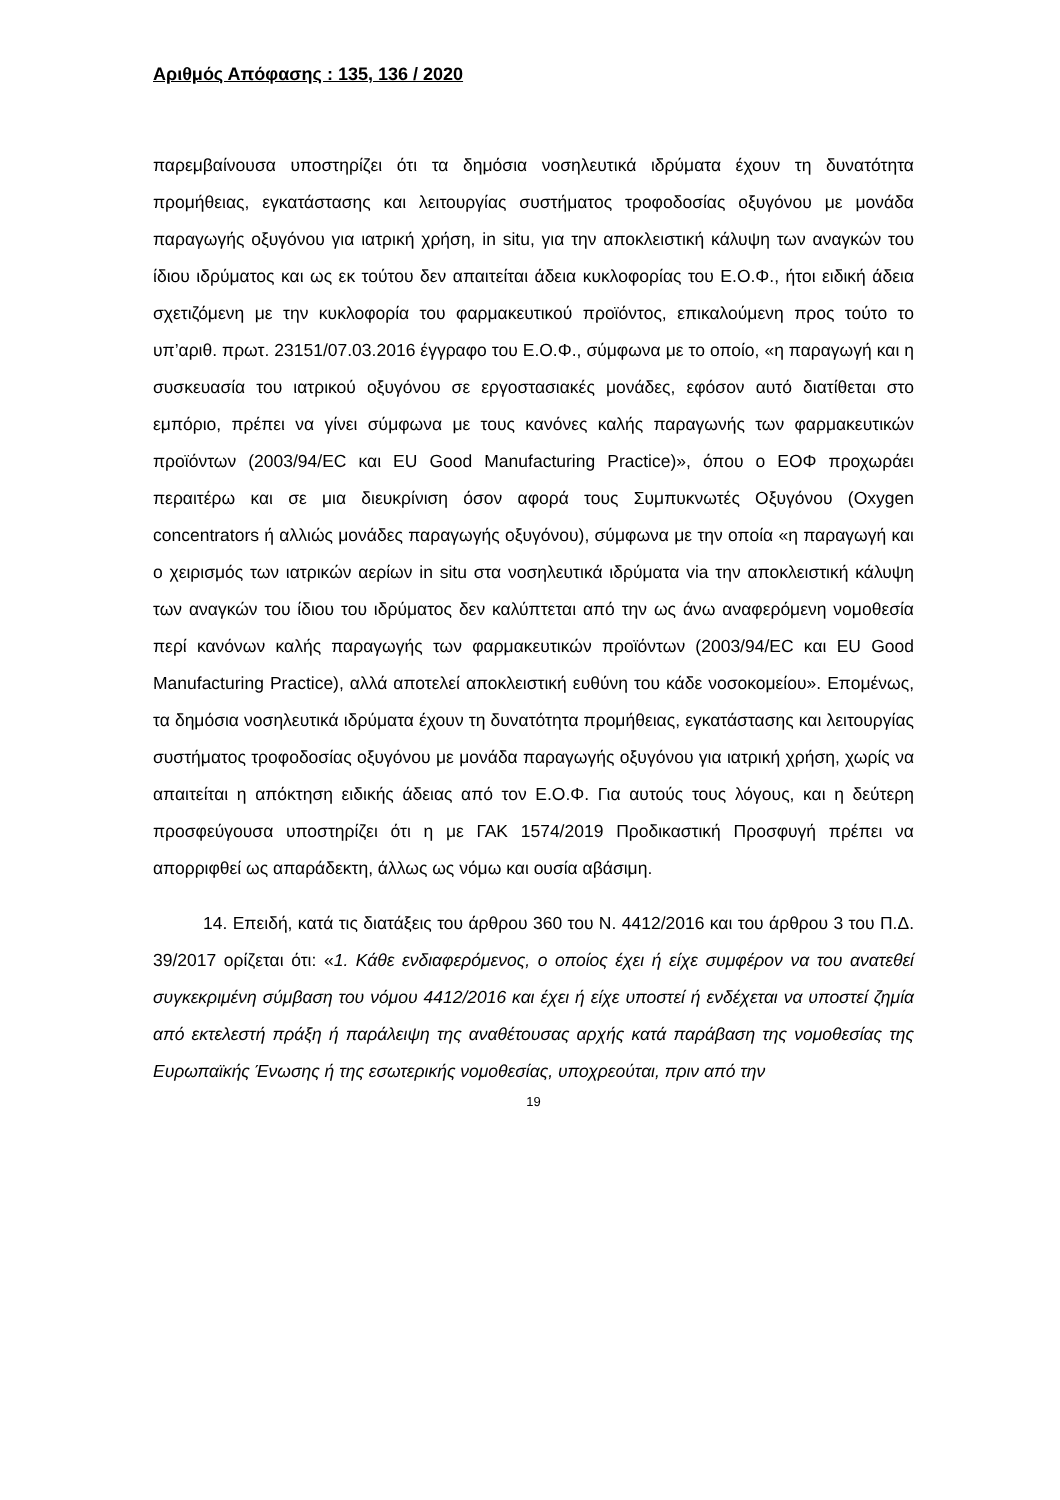Αριθμός Απόφασης : 135, 136 / 2020
παρεμβαίνουσα υποστηρίζει ότι τα δημόσια νοσηλευτικά ιδρύματα έχουν τη δυνατότητα προμήθειας, εγκατάστασης και λειτουργίας συστήματος τροφοδοσίας οξυγόνου με μονάδα παραγωγής οξυγόνου για ιατρική χρήση, in situ, για την αποκλειστική κάλυψη των αναγκών του ίδιου ιδρύματος και ως εκ τούτου δεν απαιτείται άδεια κυκλοφορίας του Ε.Ο.Φ., ήτοι ειδική άδεια σχετιζόμενη με την κυκλοφορία του φαρμακευτικού προϊόντος, επικαλούμενη προς τούτο το υπ’αριθ. πρωτ. 23151/07.03.2016 έγγραφο του Ε.Ο.Φ., σύμφωνα με το οποίο, «η παραγωγή και η συσκευασία του ιατρικού οξυγόνου σε εργοστασιακές μονάδες, εφόσον αυτό διατίθεται στο εμπόριο, πρέπει να γίνει σύμφωνα με τους κανόνες καλής παραγωνής των φαρμακευτικών προϊόντων (2003/94/EC και EU Good Manufacturing Practice)», όπου ο ΕΟΦ προχωράει περαιτέρω και σε μια διευκρίνιση όσον αφορά τους Συμπυκνωτές Οξυγόνου (Oxygen concentrators ή αλλιώς μονάδες παραγωγής οξυγόνου), σύμφωνα με την οποία «η παραγωγή και ο χειρισμός των ιατρικών αερίων in situ στα νοσηλευτικά ιδρύματα via την αποκλειστική κάλυψη των αναγκών του ίδιου του ιδρύματος δεν καλύπτεται από την ως άνω αναφερόμενη νομοθεσία περί κανόνων καλής παραγωγής των φαρμακευτικών προϊόντων (2003/94/EC και EU Good Manufacturing Practice), αλλά αποτελεί αποκλειστική ευθύνη του κάδε νοσοκομείου». Επομένως, τα δημόσια νοσηλευτικά ιδρύματα έχουν τη δυνατότητα προμήθειας, εγκατάστασης και λειτουργίας συστήματος τροφοδοσίας οξυγόνου με μονάδα παραγωγής οξυγόνου για ιατρική χρήση, χωρίς να απαιτείται η απόκτηση ειδικής άδειας από τον Ε.Ο.Φ. Για αυτούς τους λόγους, και η δεύτερη προσφεύγουσα υποστηρίζει ότι η με ΓΑΚ 1574/2019 Προδικαστική Προσφυγή πρέπει να απορριφθεί ως απαράδεκτη, άλλως ως νόμω και ουσία αβάσιμη.
14. Επειδή, κατά τις διατάξεις του άρθρου 360 του Ν. 4412/2016 και του άρθρου 3 του Π.Δ. 39/2017 ορίζεται ότι: «1. Κάθε ενδιαφερόμενος, ο οποίος έχει ή είχε συμφέρον να του ανατεθεί συγκεκριμένη σύμβαση του νόμου 4412/2016 και έχει ή είχε υποστεί ή ενδέχεται να υποστεί ζημία από εκτελεστή πράξη ή παράλειψη της αναθέτουσας αρχής κατά παράβαση της νομοθεσίας της Ευρωπαϊκής Ένωσης ή της εσωτερικής νομοθεσίας, υποχρεούται, πριν από την
19